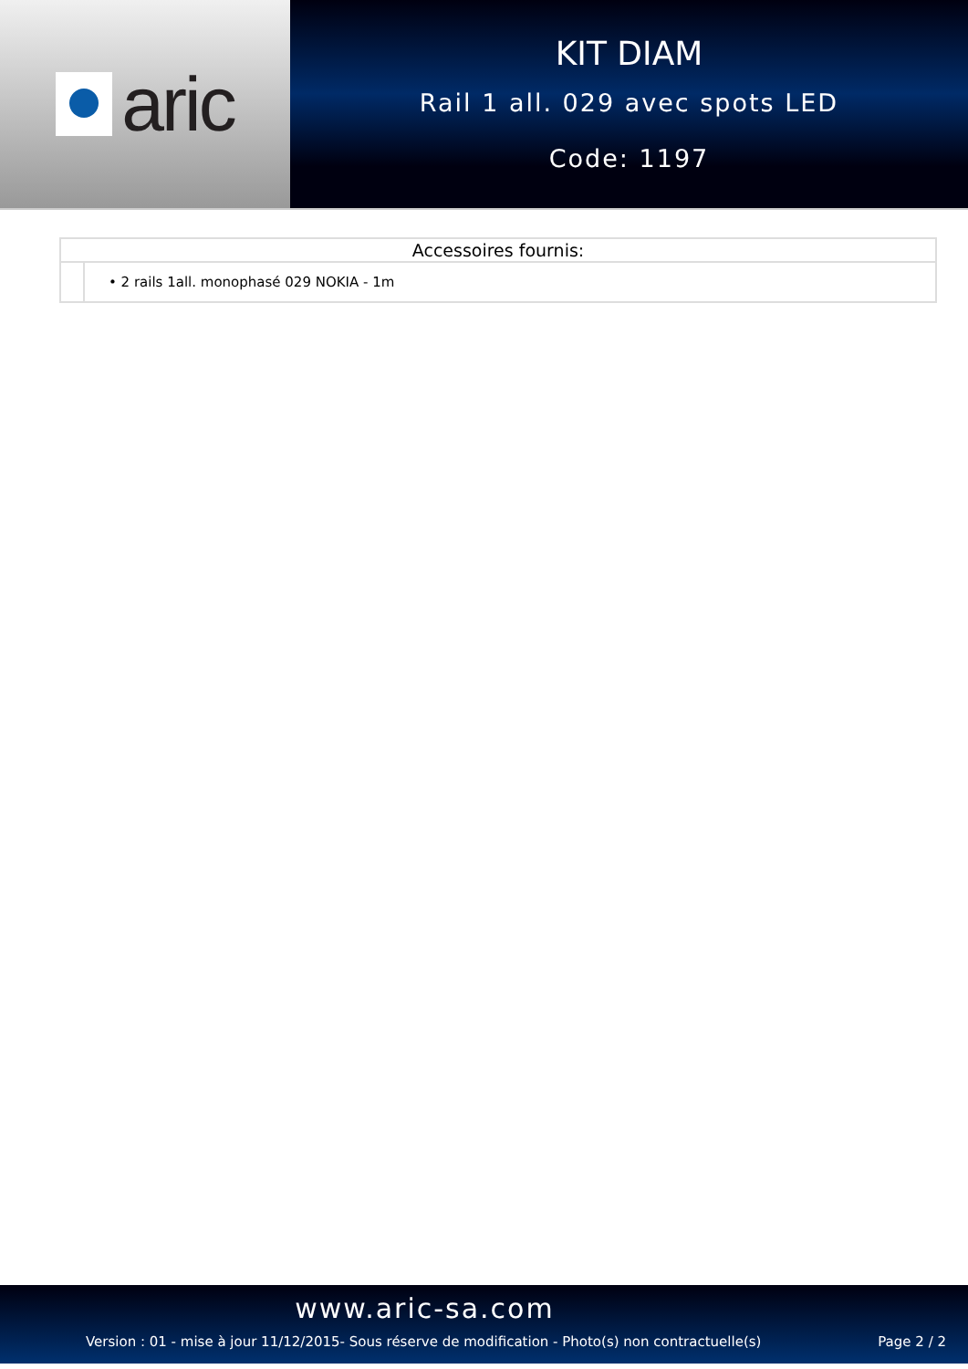aric
KIT DIAM
Rail 1 all. 029 avec spots LED
Code: 1197
| Accessoires fournis: | |
| --- | --- |
| | • 2 rails 1all. monophasé 029 NOKIA - 1m |
www.aric-sa.com
Version : 01 - mise à jour 11/12/2015- Sous réserve de modification - Photo(s) non contractuelle(s) Page 2 / 2